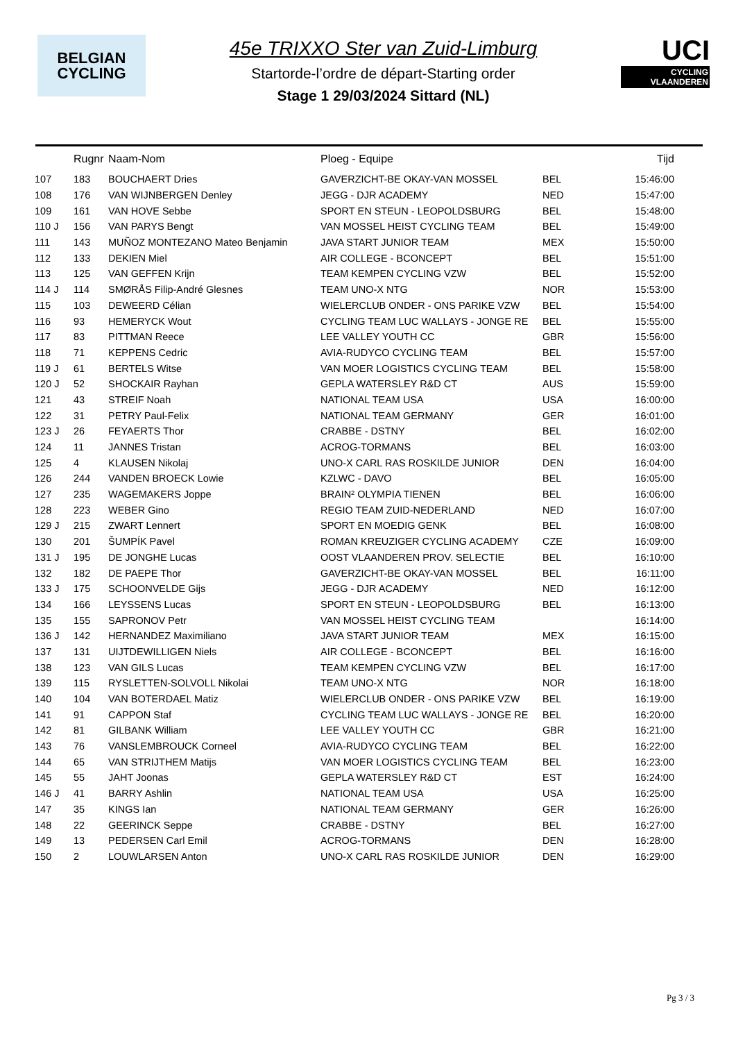BELGIAN
CYCLING
45e TRIXXO Ster van Zuid-Limburg
Startorde-l’ordre de départ-Starting order
Stage 1 29/03/2024 Sittard (NL)
UCI
CYCLING VLAANDEREN
| | Rugnr | Naam-Nom | Ploeg - Equipe | | Tijd |
| --- | --- | --- | --- | --- | --- |
| 107 | 183 | BOUCHAERT Dries | GAVERZICHT-BE OKAY-VAN MOSSEL | BEL | 15:46:00 |
| 108 | 176 | VAN WIJNBERGEN Denley | JEGG - DJR ACADEMY | NED | 15:47:00 |
| 109 | 161 | VAN HOVE Sebbe | SPORT EN STEUN - LEOPOLDSBURG | BEL | 15:48:00 |
| 110 J | 156 | VAN PARYS Bengt | VAN MOSSEL HEIST CYCLING TEAM | BEL | 15:49:00 |
| 111 | 143 | MUÑOZ MONTEZANO Mateo Benjamin | JAVA START JUNIOR TEAM | MEX | 15:50:00 |
| 112 | 133 | DEKIEN Miel | AIR COLLEGE - BCONCEPT | BEL | 15:51:00 |
| 113 | 125 | VAN GEFFEN Krijn | TEAM KEMPEN CYCLING VZW | BEL | 15:52:00 |
| 114 J | 114 | SMØRÅS Filip-André Glesnes | TEAM UNO-X NTG | NOR | 15:53:00 |
| 115 | 103 | DEWEERD Célian | WIELERCLUB ONDER - ONS PARIKE VZW | BEL | 15:54:00 |
| 116 | 93 | HEMERYCK Wout | CYCLING TEAM LUC WALLAYS - JONGE RE | BEL | 15:55:00 |
| 117 | 83 | PITTMAN Reece | LEE VALLEY YOUTH CC | GBR | 15:56:00 |
| 118 | 71 | KEPPENS Cedric | AVIA-RUDYCO CYCLING TEAM | BEL | 15:57:00 |
| 119 J | 61 | BERTELS Witse | VAN MOER LOGISTICS CYCLING TEAM | BEL | 15:58:00 |
| 120 J | 52 | SHOCKAIR Rayhan | GEPLA WATERSLEY R&D CT | AUS | 15:59:00 |
| 121 | 43 | STREIF Noah | NATIONAL TEAM USA | USA | 16:00:00 |
| 122 | 31 | PETRY Paul-Felix | NATIONAL TEAM GERMANY | GER | 16:01:00 |
| 123 J | 26 | FEYAERTS Thor | CRABBE - DSTNY | BEL | 16:02:00 |
| 124 | 11 | JANNES Tristan | ACROG-TORMANS | BEL | 16:03:00 |
| 125 | 4 | KLAUSEN Nikolaj | UNO-X CARL RAS ROSKILDE JUNIOR | DEN | 16:04:00 |
| 126 | 244 | VANDEN BROECK Lowie | KZLWC - DAVO | BEL | 16:05:00 |
| 127 | 235 | WAGEMAKERS Joppe | BRAIN² OLYMPIA TIENEN | BEL | 16:06:00 |
| 128 | 223 | WEBER Gino | REGIO TEAM ZUID-NEDERLAND | NED | 16:07:00 |
| 129 J | 215 | ZWART Lennert | SPORT EN MOEDIG GENK | BEL | 16:08:00 |
| 130 | 201 | ŠUMPÍK Pavel | ROMAN KREUZIGER CYCLING ACADEMY | CZE | 16:09:00 |
| 131 J | 195 | DE JONGHE Lucas | OOST VLAANDEREN PROV. SELECTIE | BEL | 16:10:00 |
| 132 | 182 | DE PAEPE Thor | GAVERZICHT-BE OKAY-VAN MOSSEL | BEL | 16:11:00 |
| 133 J | 175 | SCHOONVELDE Gijs | JEGG - DJR ACADEMY | NED | 16:12:00 |
| 134 | 166 | LEYSSENS Lucas | SPORT EN STEUN - LEOPOLDSBURG | BEL | 16:13:00 |
| 135 | 155 | SAPRONOV Petr | VAN MOSSEL HEIST CYCLING TEAM | | 16:14:00 |
| 136 J | 142 | HERNANDEZ Maximiliano | JAVA START JUNIOR TEAM | MEX | 16:15:00 |
| 137 | 131 | UIJTDEWILLIGEN Niels | AIR COLLEGE - BCONCEPT | BEL | 16:16:00 |
| 138 | 123 | VAN GILS Lucas | TEAM KEMPEN CYCLING VZW | BEL | 16:17:00 |
| 139 | 115 | RYSLETTEN-SOLVOLL Nikolai | TEAM UNO-X NTG | NOR | 16:18:00 |
| 140 | 104 | VAN BOTERDAEL Matiz | WIELERCLUB ONDER - ONS PARIKE VZW | BEL | 16:19:00 |
| 141 | 91 | CAPPON Staf | CYCLING TEAM LUC WALLAYS - JONGE RE | BEL | 16:20:00 |
| 142 | 81 | GILBANK William | LEE VALLEY YOUTH CC | GBR | 16:21:00 |
| 143 | 76 | VANSLEMBROUCK Corneel | AVIA-RUDYCO CYCLING TEAM | BEL | 16:22:00 |
| 144 | 65 | VAN STRIJTHEM Matijs | VAN MOER LOGISTICS CYCLING TEAM | BEL | 16:23:00 |
| 145 | 55 | JAHT Joonas | GEPLA WATERSLEY R&D CT | EST | 16:24:00 |
| 146 J | 41 | BARRY Ashlin | NATIONAL TEAM USA | USA | 16:25:00 |
| 147 | 35 | KINGS Ian | NATIONAL TEAM GERMANY | GER | 16:26:00 |
| 148 | 22 | GEERINCK Seppe | CRABBE - DSTNY | BEL | 16:27:00 |
| 149 | 13 | PEDERSEN Carl Emil | ACROG-TORMANS | DEN | 16:28:00 |
| 150 | 2 | LOUWLARSEN Anton | UNO-X CARL RAS ROSKILDE JUNIOR | DEN | 16:29:00 |
Pg 3 / 3